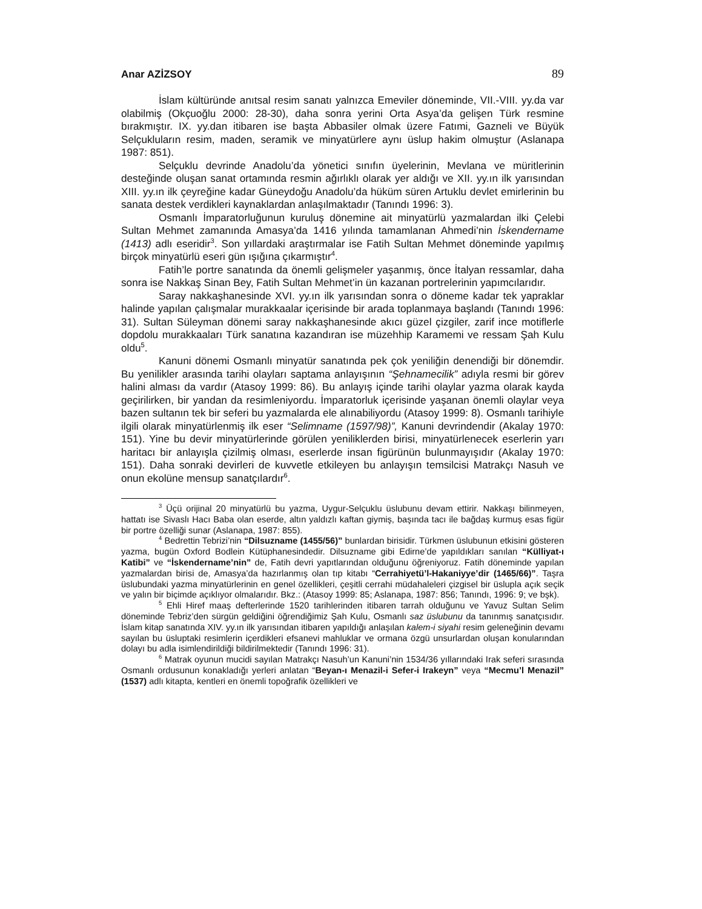Anar AZİZSOY 89
İslam kültüründe anıtsal resim sanatı yalnızca Emeviler döneminde, VII.-VIII. yy.da var olabilmiş (Okçuoğlu 2000: 28-30), daha sonra yerini Orta Asya’da gelişen Türk resmine bırakmıştır. IX. yy.dan itibaren ise başta Abbasiler olmak üzere Fatımi, Gazneli ve Büyük Selçukluların resim, maden, seramik ve minyatürlere aynı üslup hakim olmuştur (Aslanapa 1987: 851).
Selçuklu devrinde Anadolu’da yönetici sınıfın üyelerinin, Mevlana ve müritlerinin desteğinde oluşan sanat ortamında resmin ağırlıklı olarak yer aldığı ve XII. yy.ın ilk yarısından XIII. yy.ın ilk çeyreğine kadar Güneydoğu Anadolu’da hüküm süren Artuklu devlet emirlerinin bu sanata destek verdikleri kaynaklardan anlaşılmaktadır (Tanındı 1996: 3).
Osmanlı İmparatorluğunun kuruluş dönemine ait minyatürlü yazmalardan ilki Çelebi Sultan Mehmet zamanında Amasya’da 1416 yılında tamamlanan Ahmedi’nin İskendername (1413) adlı eseridir<sup>3</sup>. Son yıllardaki araştırmalar ise Fatih Sultan Mehmet döneminde yapılmış birçok minyatürlü eseri gün ışığına çıkarmıştır<sup>4</sup>.
Fatih’le portre sanatında da önemli gelişmeler yaşanmış, önce İtalyan ressamlar, daha sonra ise Nakkaş Sinan Bey, Fatih Sultan Mehmet’in ün kazanan portrelerinin yapımcılarıdır.
Saray nakkaşhanesinde XVI. yy.ın ilk yarısından sonra o döneme kadar tek yapraklar halinde yapılan çalışmalar murakkaalar içerisinde bir arada toplanmaya başlandı (Tanındı 1996: 31). Sultan Süleyman dönemi saray nakkaşhanesinde akıcı güzel çizgiler, zarif ince motiflerle dopdolu murakkaaları Türk sanatına kazandıran ise müzehhip Karamemi ve ressam Şah Kulu oldu<sup>5</sup>.
Kanuni dönemi Osmanlı minyatür sanatında pek çok yeniliğin denendiği bir dönemdir. Bu yenilikler arasında tarihi olayları saptama anlayışının “Şehnamecilik” adıyla resmi bir görev halini alması da vardır (Atasoy 1999: 86). Bu anlayış içinde tarihi olaylar yazma olarak kayda geçirilirken, bir yandan da resimleniyordu. İmparatorluk içerisinde yaşanan önemli olaylar veya bazen sultanın tek bir seferi bu yazmalarda ele alınabiliyordu (Atasoy 1999: 8). Osmanlı tarihiyle ilgili olarak minyatürlenmiş ilk eser “Selimname (1597/98)”, Kanuni devrindendir (Akalay 1970: 151). Yine bu devir minyatürlerinde görülen yeniliklerden birisi, minyatürlenecek eserlerin yarı haritacı bir anlayışla çizilmiş olması, eserlerde insan figürünün bulunmayışıdır (Akalay 1970: 151). Daha sonraki devirleri de kuvvetle etkileyen bu anlayışın temsilcisi Matrakçı Nasuh ve onun ekolüne mensup sanatçılardır<sup>6</sup>.
<sup>3</sup> Üçü orijinal 20 minyatürlü bu yazma, Uygur-Selçuklu üslubunu devam ettirir. Nakkaşı bilinmeyen, hattatı ise Sivaslı Hacı Baba olan eserde, altın yaldızlı kaftan giymiş, başında tacı ile bağdaş kurmuş esas figür bir portre özelliği sunar (Aslanapa, 1987: 855).
<sup>4</sup> Bedrettin Tebrizi’nin “Dilsuzname (1455/56)” bunlardan birisidir. Türkmen üslubunun etkisini gösteren yazma, bugün Oxford Bodlein Kütüphanesindedir. Dilsuzname gibi Edirne’de yapıldıkları sanılan “Külliyat-ı Katibi” ve “İskendername’nin” de, Fatih devri yapıtlarından olduğunu öğreniyoruz. Fatih döneminde yapılan yazmalardan birisi de, Amasya’da hazırlanmış olan tıp kitabı “Cerrahiyetü’l-Hakaniyye’dir (1465/66)”. Taşra üslubundaki yazma minyatürlerinin en genel özellikleri, çeşitli cerrahi müdahaleleri çizgisel bir üslupla açık seçik ve yalın bir biçimde açıklıyor olmalarıdır. Bkz.: (Atasoy 1999: 85; Aslanapa, 1987: 856; Tanındı, 1996: 9; ve bşk).
<sup>5</sup> Ehli Hiref maaş defterlerinde 1520 tarihlerinden itibaren tarrah olduğunu ve Yavuz Sultan Selim döneminde Tebriz’den sürgün geldiğini öğrendiğimiz Şah Kulu, Osmanlı saz üslubunu da tanınmış sanatçısıdır. İslam kitap sanatında XIV. yy.ın ilk yarısından itibaren yapıldığı anlaşılan kalem-i siyahi resim geleneğinin devamı sayılan bu üsluptaki resimlerin içerdikleri efsanevi mahluklar ve ormana özgü unsurlardan oluşan konularından dolayı bu adla isimlendirildiği bildirilmektedir (Tanındı 1996: 31).
<sup>6</sup> Matrak oyunun mucidi sayılan Matrakçı Nasuh’un Kanuni’nin 1534/36 yıllarındaki Irak seferi sırasında Osmanlı ordusunun konakladığı yerleri anlatan “Beyan-ı Menazil-i Sefer-i Irakeyn” veya “Mecmu’l Menazil” (1537) adlı kitapta, kentleri en önemli topoğrafik özellikleri ve